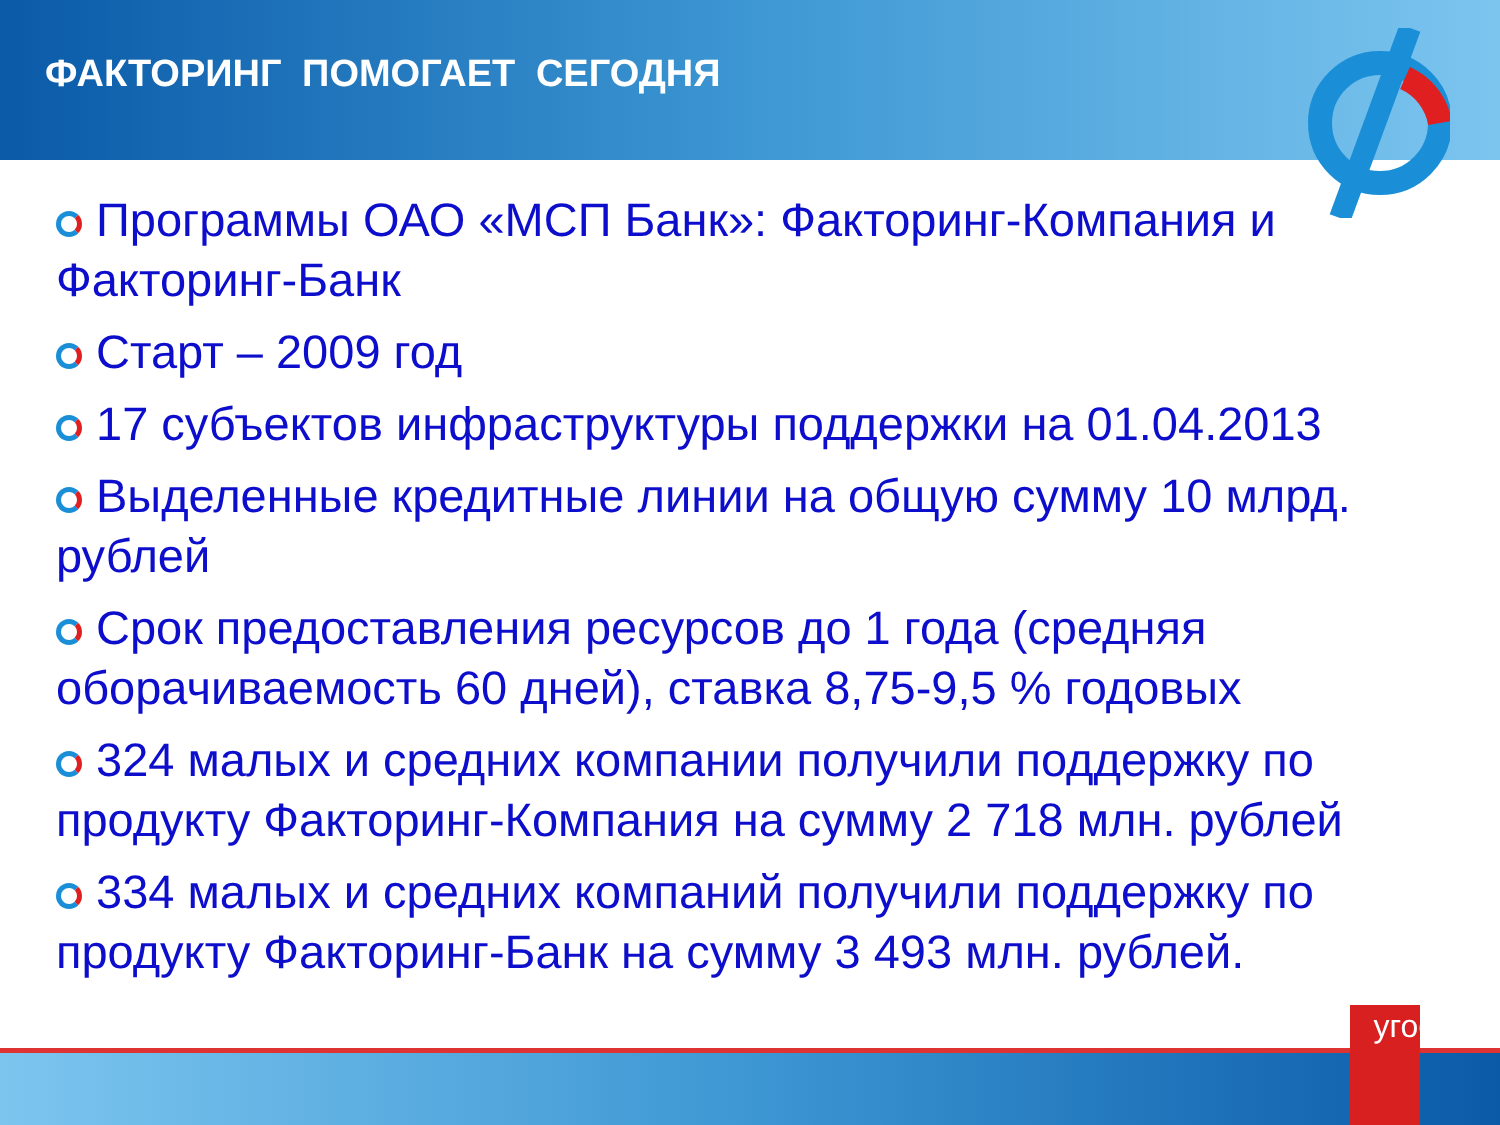ФАКТОРИНГ ПОМОГАЕТ СЕГОДНЯ
Программы ОАО «МСП Банк»: Факторинг-Компания и Факторинг-Банк
Старт – 2009 год
17 субъектов инфраструктуры поддержки на 01.04.2013
Выделенные кредитные линии на общую сумму 10 млрд. рублей
Срок предоставления ресурсов до 1 года (средняя оборачиваемость 60 дней), ставка 8,75-9,5 % годовых
324 малых и средних компании получили поддержку по продукту Факторинг-Компания на сумму 2 718 млн. рублей
334 малых и средних компаний получили поддержку по продукту Факторинг-Банк на сумму 3 493 млн. рублей.
угое!